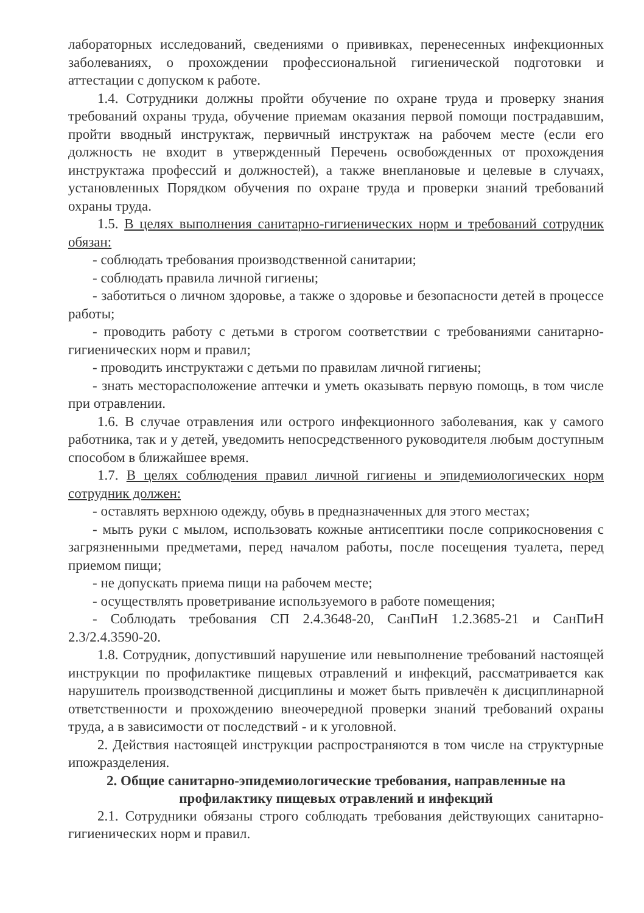лабораторных исследований, сведениями о прививках, перенесенных инфекционных заболеваниях, о прохождении профессиональной гигиенической подготовки и аттестации с допуском к работе.
1.4. Сотрудники должны пройти обучение по охране труда и проверку знания требований охраны труда, обучение приемам оказания первой помощи пострадавшим, пройти вводный инструктаж, первичный инструктаж на рабочем месте (если его должность не входит в утвержденный Перечень освобожденных от прохождения инструктажа профессий и должностей), а также внеплановые и целевые в случаях, установленных Порядком обучения по охране труда и проверки знаний требований охраны труда.
1.5. В целях выполнения санитарно-гигиенических норм и требований сотрудник обязан:
- соблюдать требования производственной санитарии;
- соблюдать правила личной гигиены;
- заботиться о личном здоровье, а также о здоровье и безопасности детей в процессе работы;
- проводить работу с детьми в строгом соответствии с требованиями санитарно-гигиенических норм и правил;
- проводить инструктажи с детьми по правилам личной гигиены;
- знать месторасположение аптечки и уметь оказывать первую помощь, в том числе при отравлении.
1.6. В случае отравления или острого инфекционного заболевания, как у самого работника, так и у детей, уведомить непосредственного руководителя любым доступным способом в ближайшее время.
1.7. В целях соблюдения правил личной гигиены и эпидемиологических норм сотрудник должен:
- оставлять верхнюю одежду, обувь в предназначенных для этого местах;
- мыть руки с мылом, использовать кожные антисептики после соприкосновения с загрязненными предметами, перед началом работы, после посещения туалета, перед приемом пищи;
- не допускать приема пищи на рабочем месте;
- осуществлять проветривание используемого в работе помещения;
- Соблюдать требования СП 2.4.3648-20, СанПиН 1.2.3685-21 и СанПиН 2.3/2.4.3590-20.
1.8. Сотрудник, допустивший нарушение или невыполнение требований настоящей инструкции по профилактике пищевых отравлений и инфекций, рассматривается как нарушитель производственной дисциплины и может быть привлечён к дисциплинарной ответственности и прохождению внеочередной проверки знаний требований охраны труда, а в зависимости от последствий - и к уголовной.
2. Действия настоящей инструкции распространяются в том числе на структурные ипожразделения.
2. Общие санитарно-эпидемиологические требования, направленные на профилактику пищевых отравлений и инфекций
2.1. Сотрудники обязаны строго соблюдать требования действующих санитарно-гигиенических норм и правил.